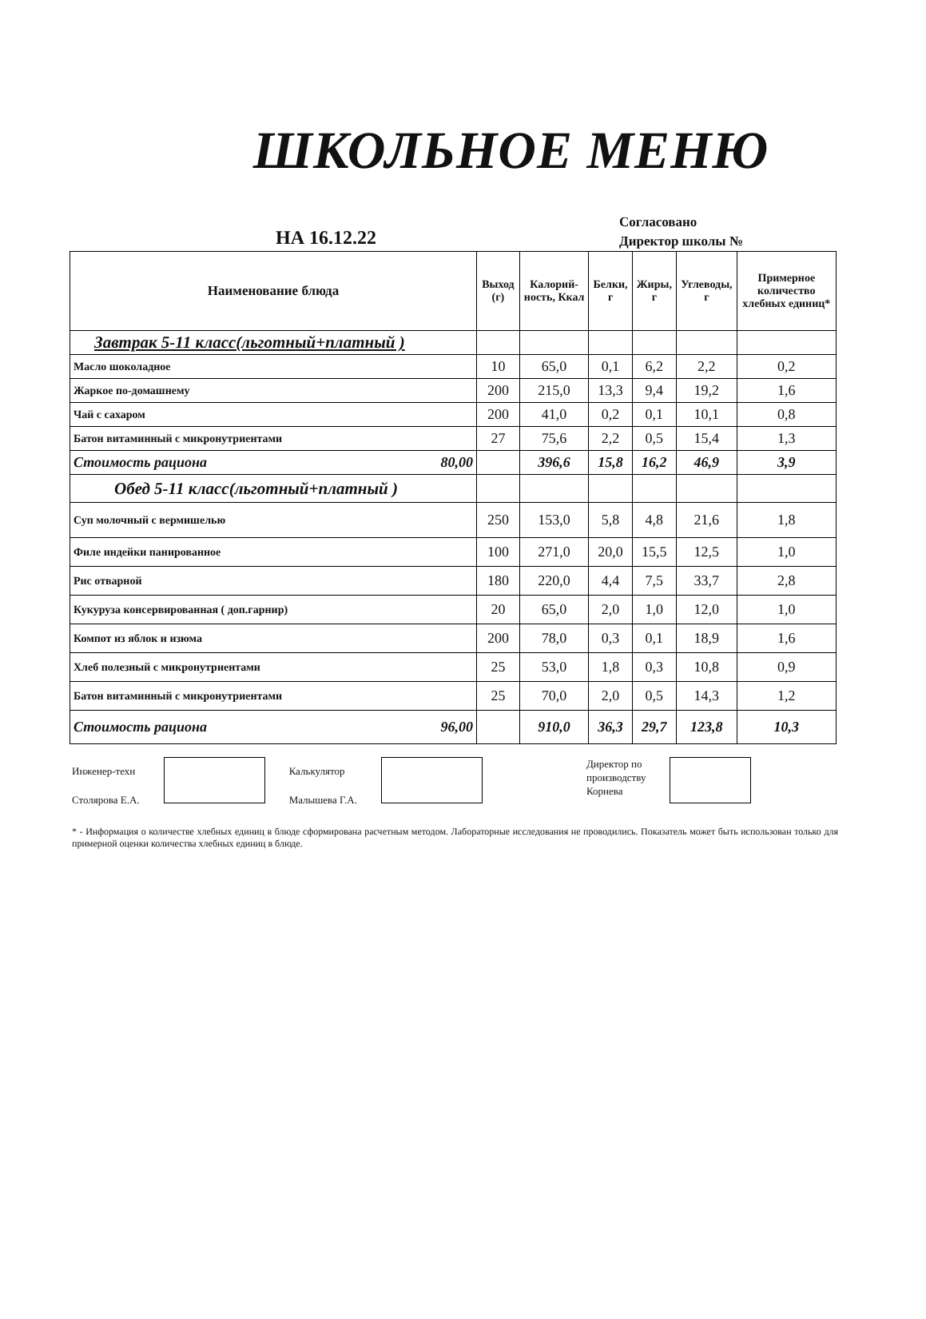ШКОЛЬНОЕ МЕНЮ
НА 16.12.22
Согласовано
Директор школы №
| Наименование блюда | Выход (г) | Калорий-ность, Ккал | Белки, г | Жиры, г | Углеводы, г | Примерное количество хлебных единиц* |
| --- | --- | --- | --- | --- | --- | --- |
| Завтрак 5-11 класс(льготный+платный ) | | | | | | |
| Масло шоколадное | 10 | 65,0 | 0,1 | 6,2 | 2,2 | 0,2 |
| Жаркое по-домашнему | 200 | 215,0 | 13,3 | 9,4 | 19,2 | 1,6 |
| Чай с сахаром | 200 | 41,0 | 0,2 | 0,1 | 10,1 | 0,8 |
| Батон витаминный с микронутриентами | 27 | 75,6 | 2,2 | 0,5 | 15,4 | 1,3 |
| Стоимость рациона 80,00 | | 396,6 | 15,8 | 16,2 | 46,9 | 3,9 |
| Обед 5-11 класс(льготный+платный ) | | | | | | |
| Суп молочный с вермишелью | 250 | 153,0 | 5,8 | 4,8 | 21,6 | 1,8 |
| Филе индейки панированное | 100 | 271,0 | 20,0 | 15,5 | 12,5 | 1,0 |
| Рис отварной | 180 | 220,0 | 4,4 | 7,5 | 33,7 | 2,8 |
| Кукуруза консервированная ( доп.гарнир) | 20 | 65,0 | 2,0 | 1,0 | 12,0 | 1,0 |
| Компот из яблок и изюма | 200 | 78,0 | 0,3 | 0,1 | 18,9 | 1,6 |
| Хлеб полезный с микронутриентами | 25 | 53,0 | 1,8 | 0,3 | 10,8 | 0,9 |
| Батон витаминный с микронутриентами | 25 | 70,0 | 2,0 | 0,5 | 14,3 | 1,2 |
| Стоимость рациона 96,00 | | 910,0 | 36,3 | 29,7 | 123,8 | 10,3 |
Инженер-техн
Столярова Е.А.
Калькулятор
Малышева Г.А.
Директор по
производству
Корнева
* - Информация о количестве хлебных единиц в блюде сформирована расчетным методом. Лабораторные исследования не проводились. Показатель может быть использован только для примерной оценки количества хлебных единиц в блюде.